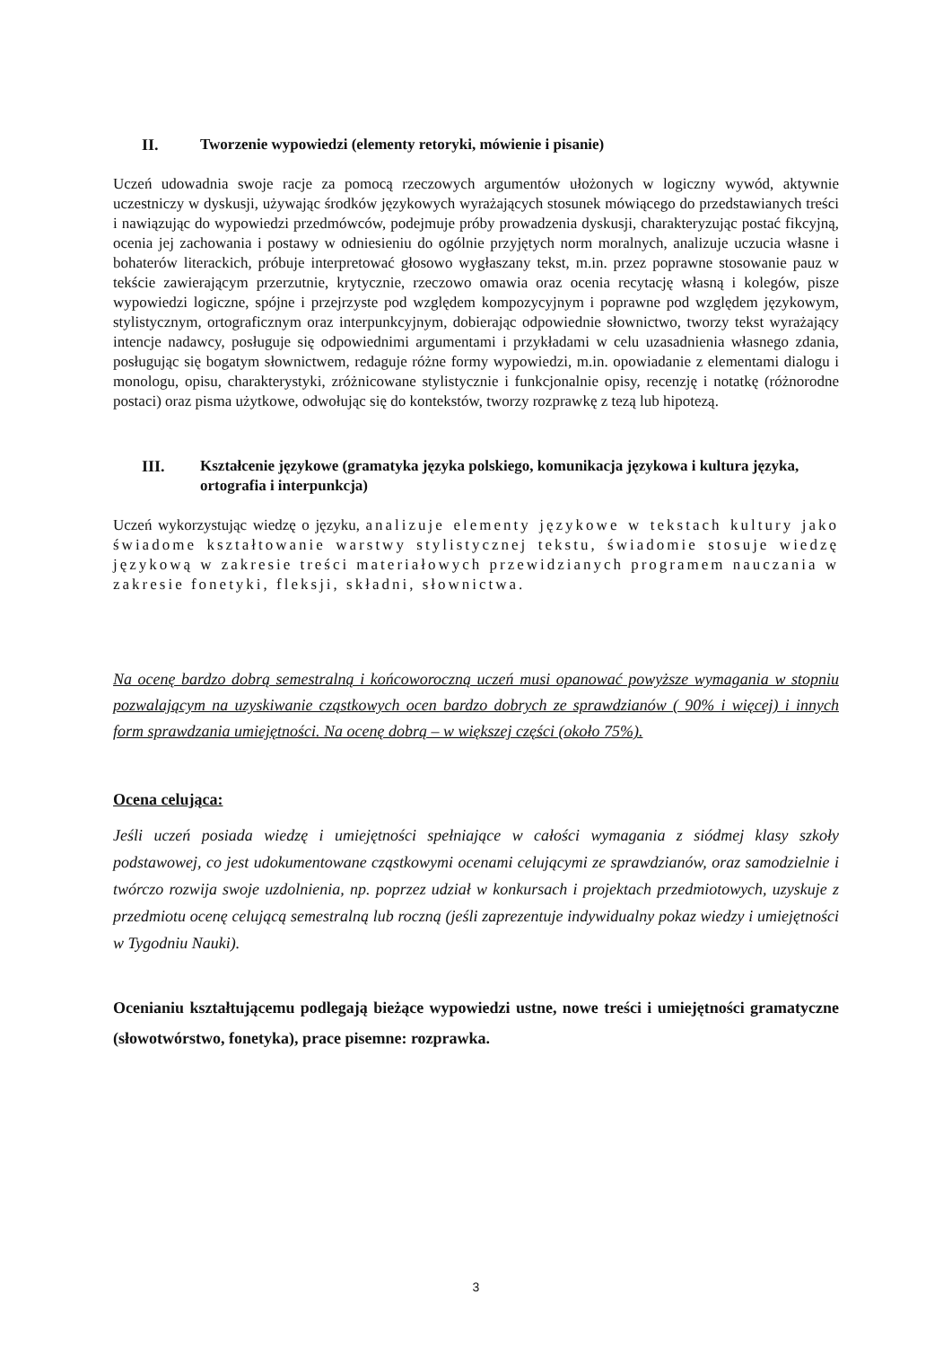II. Tworzenie wypowiedzi (elementy retoryki, mówienie i pisanie)
Uczeń udowadnia swoje racje za pomocą rzeczowych argumentów ułożonych w logiczny wywód, aktywnie uczestniczy w dyskusji, używając środków językowych wyrażających stosunek mówiącego do przedstawianych treści i nawiązując do wypowiedzi przedmówców, podejmuje próby prowadzenia dyskusji, charakteryzując postać fikcyjną, ocenia jej zachowania i postawy w odniesieniu do ogólnie przyjętych norm moralnych, analizuje uczucia własne i bohaterów literackich, próbuje interpretować głosowo wygłaszany tekst, m.in. przez poprawne stosowanie pauz w tekście zawierającym przerzutnie, krytycznie, rzeczowo omawia oraz ocenia recytację własną i kolegów, pisze wypowiedzi logiczne, spójne i przejrzyste pod względem kompozycyjnym i poprawne pod względem językowym, stylistycznym, ortograficznym oraz interpunkcyjnym, dobierając odpowiednie słownictwo, tworzy tekst wyrażający intencje nadawcy, posługuje się odpowiednimi argumentami i przykładami w celu uzasadnienia własnego zdania, posługując się bogatym słownictwem, redaguje różne formy wypowiedzi, m.in. opowiadanie z elementami dialogu i monologu, opisu, charakterystyki, zróżnicowane stylistycznie i funkcjonalnie opisy, recenzję i notatkę (różnorodne postaci) oraz pisma użytkowe, odwołując się do kontekstów, tworzy rozprawkę z tezą lub hipotezą.
III. Kształcenie językowe (gramatyka języka polskiego, komunikacja językowa i kultura języka, ortografia i interpunkcja)
Uczeń wykorzystując wiedzę o języku, analizuje elementy językowe w tekstach kultury jako świadome kształtowanie warstwy stylistycznej tekstu, świadomie stosuje wiedzę językową w zakresie treści materiałowych przewidzianych programem nauczania w zakresie fonetyki, fleksji, składni, słownictwa.
Na ocenę bardzo dobrą semestralną i końcoworoczną uczeń musi opanować powyższe wymagania w stopniu pozwalającym na uzyskiwanie cząstkowych ocen bardzo dobrych ze sprawdzianów ( 90% i więcej) i innych form sprawdzania umiejętności. Na ocenę dobrą – w większej części (około 75%).
Ocena celująca:
Jeśli uczeń posiada wiedzę i umiejętności spełniające w całości wymagania z siódmej klasy szkoły podstawowej, co jest udokumentowane cząstkowymi ocenami celującymi ze sprawdzianów, oraz samodzielnie i twórczo rozwija swoje uzdolnienia, np. poprzez udział w konkursach i projektach przedmiotowych, uzyskuje z przedmiotu ocenę celującą semestralną lub roczną (jeśli zaprezentuje indywidualny pokaz wiedzy i umiejętności w Tygodniu Nauki).
Ocenianiu kształtującemu podlegają bieżące wypowiedzi ustne, nowe treści i umiejętności gramatyczne (słowotwórstwo, fonetyka), prace pisemne: rozprawka.
3